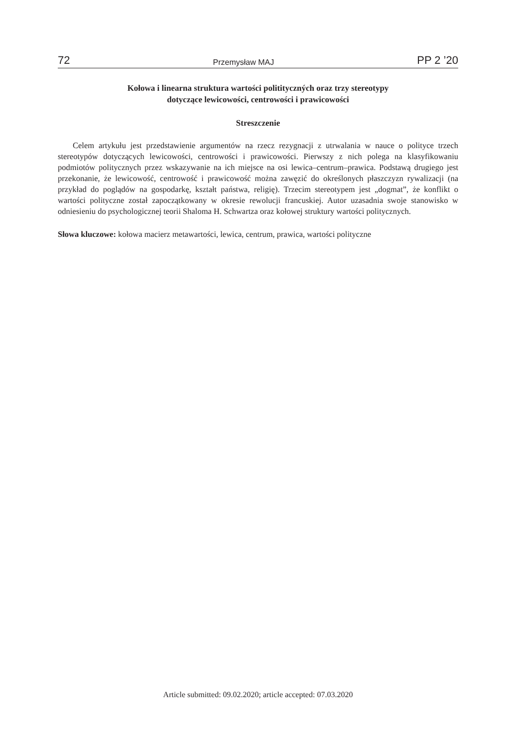72 Przemysław MAJ PP 2 ’20
Kołowa i linearna struktura wartości politityczných oraz trzy stereotypy
dotyczące lewicowości, centrowości i prawicowości
Streszczenie
Celem artykułu jest przedstawienie argumentów na rzecz rezygnacji z utrwalania w nauce o polityce trzech stereotypów dotyczących lewicowości, centrowości i prawicowości. Pierwszy z nich polega na klasyfikowaniu podmiotów politycznych przez wskazywanie na ich miejsce na osi lewica–centrum–prawica. Podstawą drugiego jest przekonanie, że lewicowość, centrowość i prawicowość można zawęzić do określonych płaszczyzn rywalizacji (na przykład do poglądów na gospodarkę, kształt państwa, religię). Trzecim stereotypem jest „dogmat”, że konflikt o wartości polityczne został zapoczątkowany w okresie rewolucji francuskiej. Autor uzasadnia swoje stanowisko w odniesieniu do psychologicznej teorii Shaloma H. Schwartza oraz kołowej struktury wartości politycznych.
Słowa kluczowe: kołowa macierz metawartości, lewica, centrum, prawica, wartości polityczne
Article submitted: 09.02.2020; article accepted: 07.03.2020